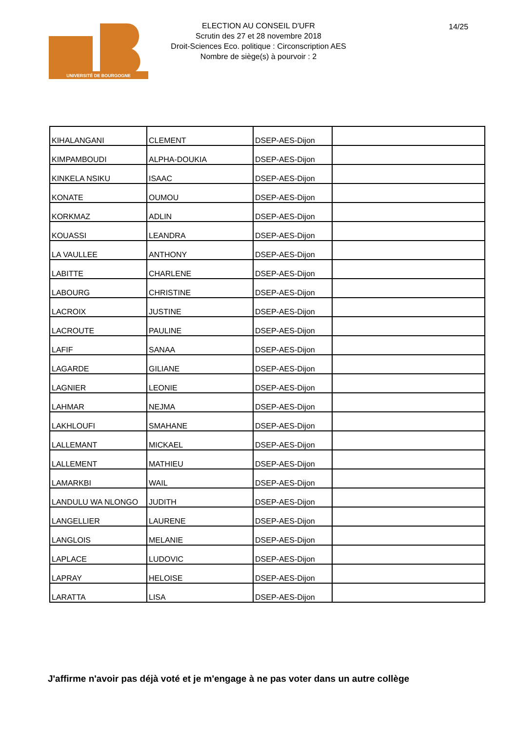UNIVERSITÉ DE BOURGOGNE
ELECTION AU CONSEIL D'UFR
Scrutin des 27 et 28 novembre 2018
Droit-Sciences Eco. politique : Circonscription AES
Nombre de siège(s) à pourvoir : 2
14/25
| KIHALANGANI | CLEMENT | DSEP-AES-Dijon | |
| KIMPAMBOUDI | ALPHA-DOUKIA | DSEP-AES-Dijon | |
| KINKELA NSIKU | ISAAC | DSEP-AES-Dijon | |
| KONATE | OUMOU | DSEP-AES-Dijon | |
| KORKMAZ | ADLIN | DSEP-AES-Dijon | |
| KOUASSI | LEANDRA | DSEP-AES-Dijon | |
| LA VAULLEE | ANTHONY | DSEP-AES-Dijon | |
| LABITTE | CHARLENE | DSEP-AES-Dijon | |
| LABOURG | CHRISTINE | DSEP-AES-Dijon | |
| LACROIX | JUSTINE | DSEP-AES-Dijon | |
| LACROUTE | PAULINE | DSEP-AES-Dijon | |
| LAFIF | SANAA | DSEP-AES-Dijon | |
| LAGARDE | GILIANE | DSEP-AES-Dijon | |
| LAGNIER | LEONIE | DSEP-AES-Dijon | |
| LAHMAR | NEJMA | DSEP-AES-Dijon | |
| LAKHLOUFI | SMAHANE | DSEP-AES-Dijon | |
| LALLEMANT | MICKAEL | DSEP-AES-Dijon | |
| LALLEMENT | MATHIEU | DSEP-AES-Dijon | |
| LAMARKBI | WAIL | DSEP-AES-Dijon | |
| LANDULU WA NLONGO | JUDITH | DSEP-AES-Dijon | |
| LANGELLIER | LAURENE | DSEP-AES-Dijon | |
| LANGLOIS | MELANIE | DSEP-AES-Dijon | |
| LAPLACE | LUDOVIC | DSEP-AES-Dijon | |
| LAPRAY | HELOISE | DSEP-AES-Dijon | |
| LARATTA | LISA | DSEP-AES-Dijon | |
J'affirme n'avoir pas déjà voté et je m'engage à ne pas voter dans un autre collège